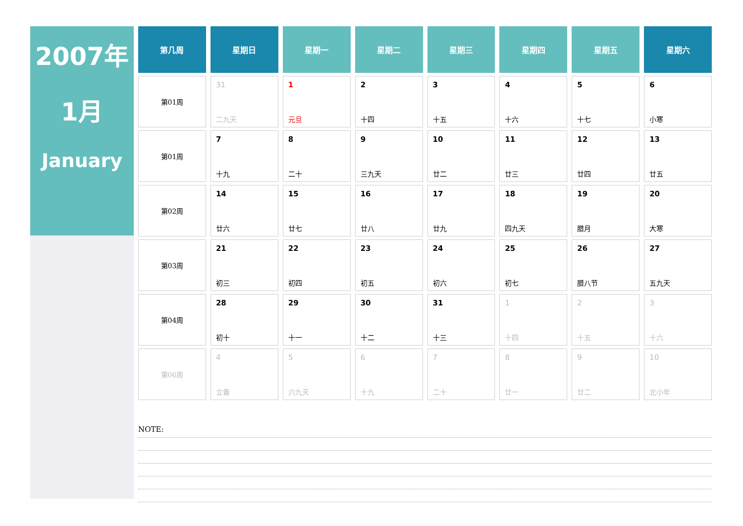2007年
1月
January
| 第几周 | 星期日 | 星期一 | 星期二 | 星期三 | 星期四 | 星期五 | 星期六 |
| --- | --- | --- | --- | --- | --- | --- | --- |
| 第01周 | 31 二九天 | 1 元旦 | 2 十四 | 3 十五 | 4 十六 | 5 十七 | 6 小寒 |
| 第01周 | 7 十九 | 8 二十 | 9 三九天 | 10 廿二 | 11 廿三 | 12 廿四 | 13 廿五 |
| 第02周 | 14 廿六 | 15 廿七 | 16 廿八 | 17 廿九 | 18 四九天 | 19 腊月 | 20 大寒 |
| 第03周 | 21 初三 | 22 初四 | 23 初五 | 24 初六 | 25 初七 | 26 腊八节 | 27 五九天 |
| 第04周 | 28 初十 | 29 十一 | 30 十二 | 31 十三 | 1 十四 | 2 十五 | 3 十六 |
| 第06周 | 4 立春 | 5 六九天 | 6 十九 | 7 二十 | 8 廿一 | 9 廿二 | 10 北小年 |
NOTE: